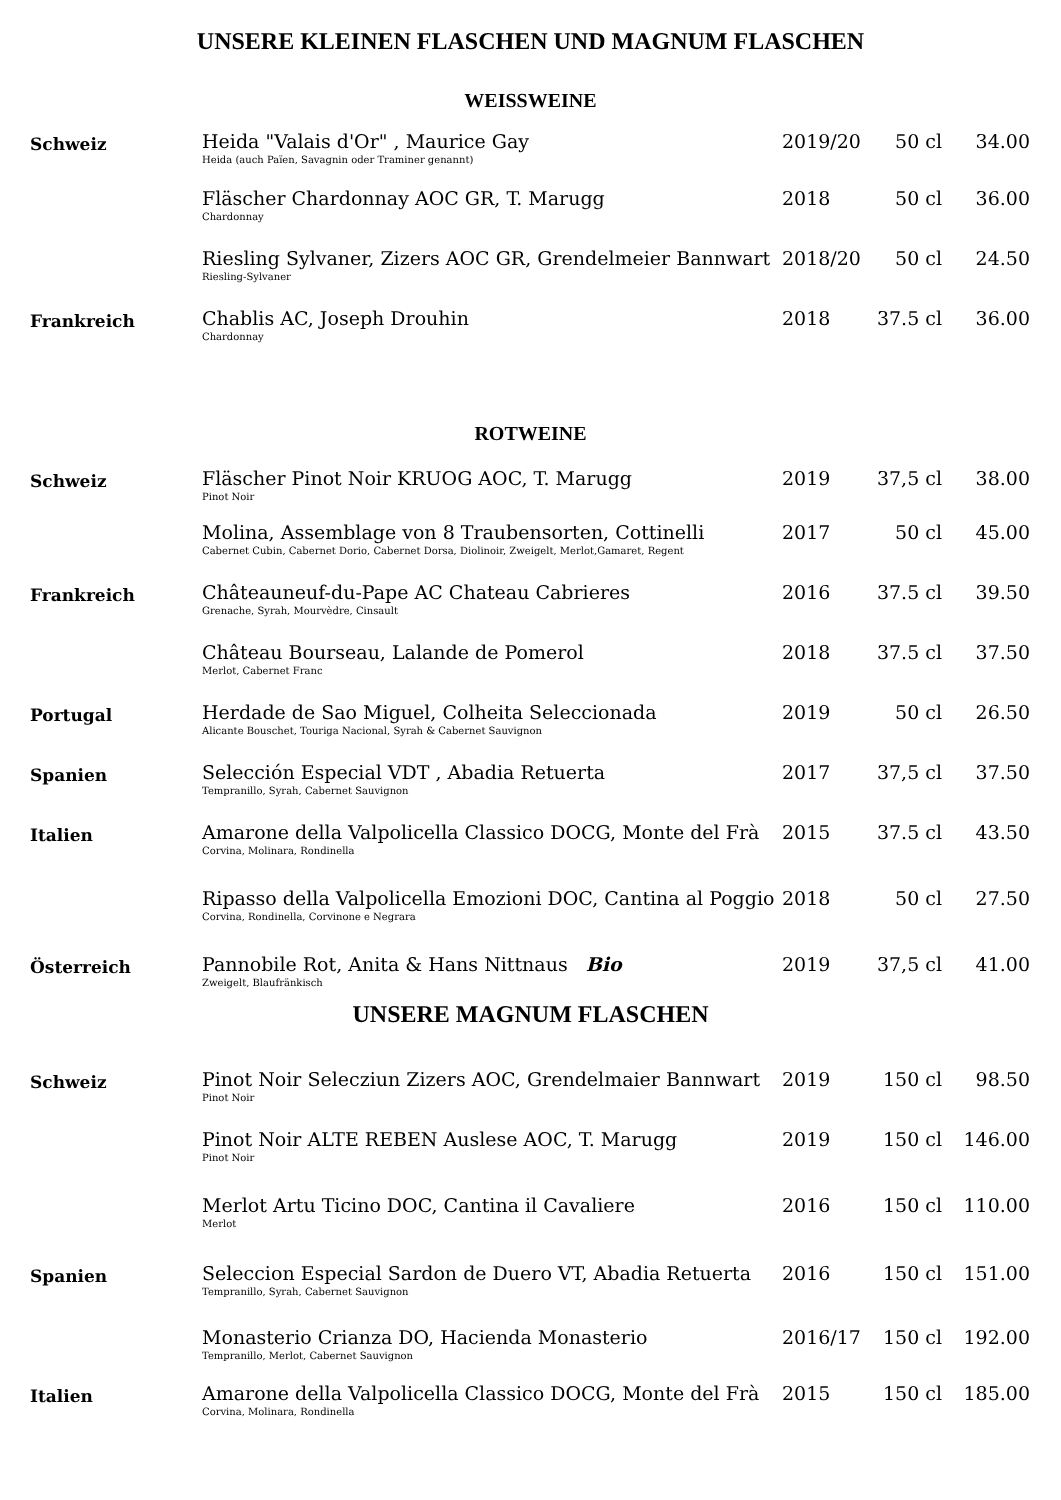UNSERE KLEINEN FLASCHEN UND MAGNUM FLASCHEN
WEISSWEINE
| Schweiz | Heida "Valais d'Or" , Maurice Gay Heida (auch Païen, Savagnin oder Traminer genannt) | 2019/20 | 50 cl | 34.00 |
| | Fläscher Chardonnay AOC GR, T. Marugg Chardonnay | 2018 | 50 cl | 36.00 |
| | Riesling Sylvaner, Zizers AOC GR, Grendelmeier Bannwart Riesling-Sylvaner | 2018/20 | 50 cl | 24.50 |
| Frankreich | Chablis AC, Joseph Drouhin Chardonnay | 2018 | 37.5 cl | 36.00 |
ROTWEINE
| Schweiz | Fläscher Pinot Noir KRUOG AOC, T. Marugg Pinot Noir | 2019 | 37,5 cl | 38.00 |
| | Molina, Assemblage von 8 Traubensorten, Cottinelli Cabernet Cubin, Cabernet Dorio, Cabernet Dorsa, Diolinoir, Zweigelt, Merlot,Gamaret, Regent | 2017 | 50 cl | 45.00 |
| Frankreich | Châteauneuf-du-Pape AC Chateau Cabrieres Grenache, Syrah, Mourvèdre, Cinsault | 2016 | 37.5 cl | 39.50 |
| | Château Bourseau, Lalande de Pomerol Merlot, Cabernet Franc | 2018 | 37.5 cl | 37.50 |
| Portugal | Herdade de Sao Miguel, Colheita Seleccionada Alicante Bouschet, Touriga Nacional, Syrah & Cabernet Sauvignon | 2019 | 50 cl | 26.50 |
| Spanien | Selección Especial VDT , Abadia Retuerta Tempranillo, Syrah, Cabernet Sauvignon | 2017 | 37,5 cl | 37.50 |
| Italien | Amarone della Valpolicella Classico DOCG, Monte del Frà Corvina, Molinara, Rondinella | 2015 | 37.5 cl | 43.50 |
| | Ripasso della Valpolicella Emozioni DOC, Cantina al Poggio Corvina, Rondinella, Corvinone e Negrara | 2018 | 50 cl | 27.50 |
| Österreich | Pannobile Rot, Anita & Hans Nittnaus Bio Zweigelt, Blaufränkisch | 2019 | 37,5 cl | 41.00 |
UNSERE MAGNUM FLASCHEN
| Schweiz | Pinot Noir Selecziun Zizers AOC, Grendelmaier Bannwart Pinot Noir | 2019 | 150 cl | 98.50 |
| | Pinot Noir ALTE REBEN Auslese AOC, T. Marugg Pinot Noir | 2019 | 150 cl | 146.00 |
| | Merlot Artu Ticino DOC, Cantina il Cavaliere Merlot | 2016 | 150 cl | 110.00 |
| Spanien | Seleccion Especial Sardon de Duero VT, Abadia Retuerta Tempranillo, Syrah, Cabernet Sauvignon | 2016 | 150 cl | 151.00 |
| | Monasterio Crianza DO, Hacienda Monasterio Tempranillo, Merlot, Cabernet Sauvignon | 2016/17 | 150 cl | 192.00 |
| Italien | Amarone della Valpolicella Classico DOCG, Monte del Frà Corvina, Molinara, Rondinella | 2015 | 150 cl | 185.00 |